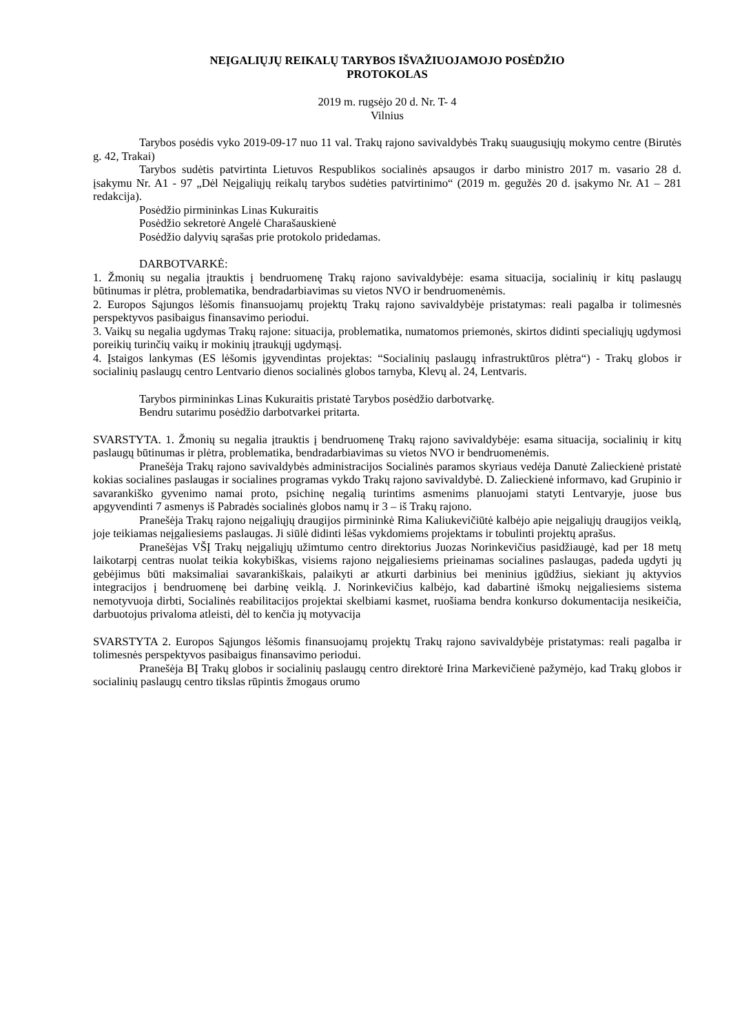NEĮGALIŲJŲ REIKALŲ TARYBOS IŠVAŽIUOJAMOJO POSĖDŽIO
PROTOKOLAS
2019 m. rugsėjo 20 d. Nr. T- 4
Vilnius
Tarybos posėdis vyko 2019-09-17 nuo 11 val. Trakų rajono savivaldybės Trakų suaugusiųjų mokymo centre (Birutės g. 42, Trakai)
Tarybos sudėtis patvirtinta Lietuvos Respublikos socialinės apsaugos ir darbo ministro 2017 m. vasario 28 d. įsakymu Nr. A1 - 97 „Dėl Neįgaliųjų reikalų tarybos sudėties patvirtinimo“ (2019 m. gegužės 20 d. įsakymo Nr. A1 – 281 redakcija).
Posėdžio pirmininkas Linas Kukuraitis
Posėdžio sekretorė Angelė Charašauskienė
Posėdžio dalyvių sąrašas prie protokolo pridedamas.
DARBOTVARKĖ:
1. Žmonių su negalia įtrauktis į bendruomenę Trakų rajono savivaldybėje: esama situacija, socialinių ir kitų paslaugų būtinumas ir plėtra, problematika, bendradarbiavimas su vietos NVO ir bendruomenėmis.
2. Europos Sąjungos lėšomis finansuojamų projektų Trakų rajono savivaldybėje pristatymas: reali pagalba ir tolimesnės perspektyvos pasibaigus finansavimo periodui.
3. Vaikų su negalia ugdymas Trakų rajone: situacija, problematika, numatomos priemonės, skirtos didinti specialiųjų ugdymosi poreikių turinčių vaikų ir mokinių įtraukųjį ugdymąsį.
4. Įstaigos lankymas (ES lėšomis įgyvendintas projektas: “Socialinių paslaugų infrastruktūros plėtra“) - Trakų globos ir socialinių paslaugų centro Lentvario dienos socialinės globos tarnyba, Klevų al. 24, Lentvaris.
Tarybos pirmininkas Linas Kukuraitis pristatė Tarybos posėdžio darbotvarkę.
Bendru sutarimu posėdžio darbotvarkei pritarta.
SVARSTYTA. 1. Žmonių su negalia įtrauktis į bendruomenę Trakų rajono savivaldybėje: esama situacija, socialinių ir kitų paslaugų būtinumas ir plėtra, problematika, bendradarbiavimas su vietos NVO ir bendruomenėmis.
Pranešėja Trakų rajono savivaldybės administracijos Socialinės paramos skyriaus vedėja Danutė Zalieckienė pristatė kokias socialines paslaugas ir socialines programas vykdo Trakų rajono savivaldybė. D. Zalieckienė informavo, kad Grupinio ir savarankiško gyvenimo namai proto, psichinę negalią turintims asmenims planuojami statyti Lentvaryje, juose bus apgyvendinti 7 asmenys iš Pabradės socialinės globos namų ir 3 – iš Trakų rajono.
Pranešėja Trakų rajono neįgaliųjų draugijos pirmininkė Rima Kaliukevičiūtė kalbėjo apie neįgaliųjų draugijos veiklą, joje teikiamas neįgaliesiems paslaugas. Ji siūlė didinti lėšas vykdomiems projektams ir tobulinti projektų aprašus.
Pranešėjas VŠĮ Trakų neįgaliųjų užimtumo centro direktorius Juozas Norinkevičius pasidžiaugė, kad per 18 metų laikotarpį centras nuolat teikia kokybiškas, visiems rajono neįgaliesiems prieinamas socialines paslaugas, padeda ugdyti jų gebėjimus būti maksimaliai savarankiškais, palaikyti ar atkurti darbinius bei meninius įgūdžius, siekiant jų aktyvios integracijos į bendruomenę bei darbinę veiklą. J. Norinkevičius kalbėjo, kad dabartinė išmokų neįgaliesiems sistema nemotyvuoja dirbti, Socialinės reabilitacijos projektai skelbiami kasmet, ruošiama bendra konkurso dokumentacija nesikeičia, darbuotojus privaloma atleisti, dėl to kenčia jų motyvacija
SVARSTYTA 2. Europos Sąjungos lėšomis finansuojamų projektų Trakų rajono savivaldybėje pristatymas: reali pagalba ir tolimesnės perspektyvos pasibaigus finansavimo periodui.
Pranešėja BĮ Trakų globos ir socialinių paslaugų centro direktorė Irina Markevičienė pažymėjo, kad Trakų globos ir socialinių paslaugų centro tikslas rūpintis žmogaus orumo